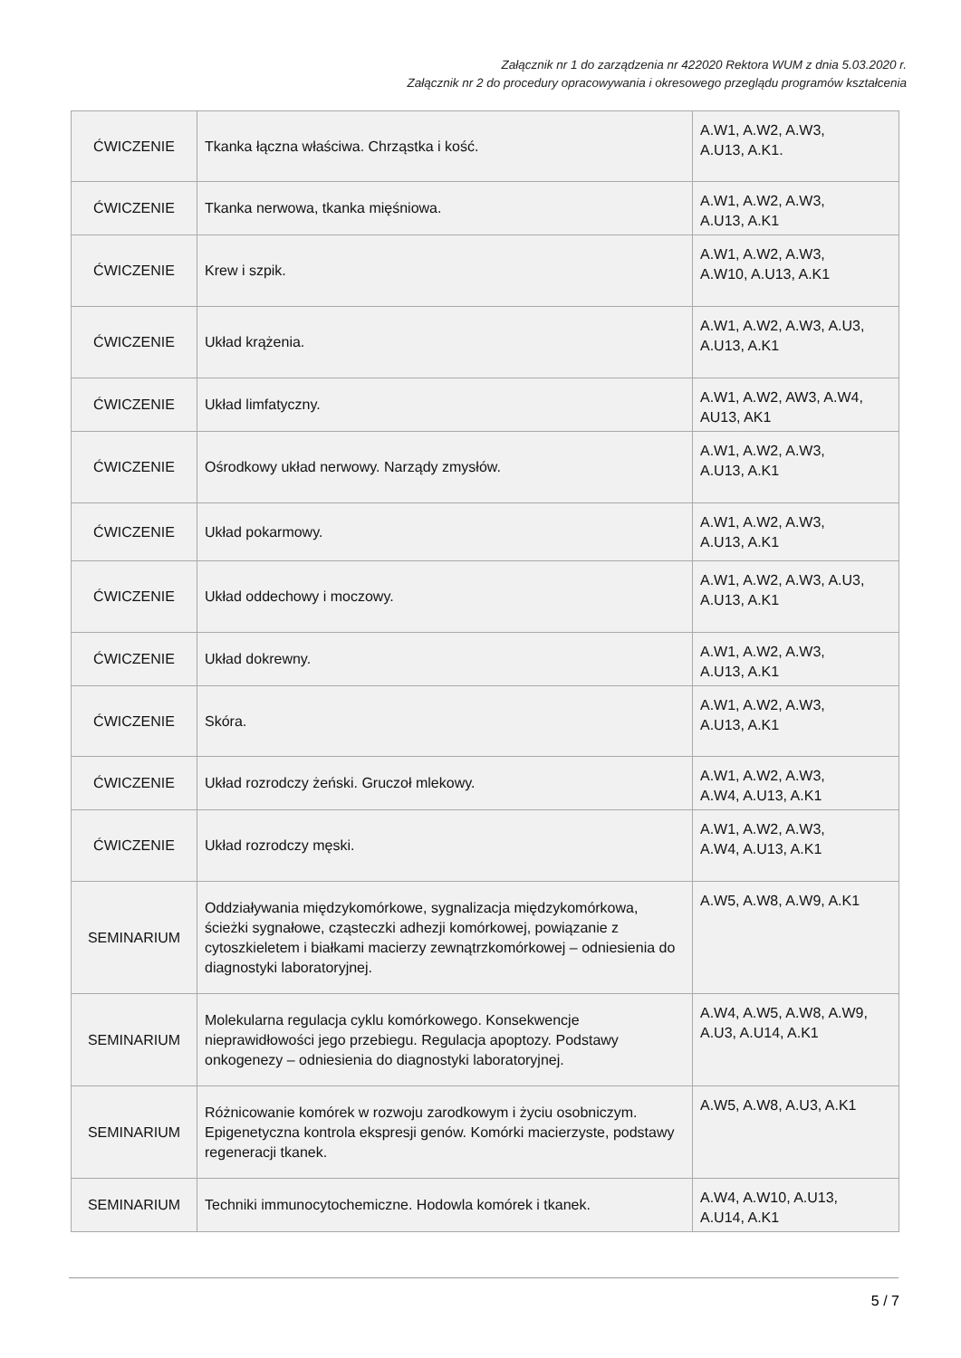Załącznik nr 1 do zarządzenia nr 422020 Rektora WUM z dnia 5.03.2020 r.
Załącznik nr 2 do procedury opracowywania i okresowego przeglądu programów kształcenia
| ĆWICZENIE | Tkanka łączna właściwa. Chrząstka i kość. | A.W1, A.W2, A.W3, A.U13, A.K1. |
| ĆWICZENIE | Tkanka nerwowa, tkanka mięśniowa. | A.W1, A.W2, A.W3, A.U13, A.K1 |
| ĆWICZENIE | Krew i szpik. | A.W1, A.W2, A.W3, A.W10, A.U13, A.K1 |
| ĆWICZENIE | Układ krążenia. | A.W1, A.W2, A.W3, A.U3, A.U13, A.K1 |
| ĆWICZENIE | Układ limfatyczny. | A.W1, A.W2, AW3, A.W4, AU13, AK1 |
| ĆWICZENIE | Ośrodkowy układ nerwowy. Narządy zmysłów. | A.W1, A.W2, A.W3, A.U13, A.K1 |
| ĆWICZENIE | Układ pokarmowy. | A.W1, A.W2, A.W3, A.U13, A.K1 |
| ĆWICZENIE | Układ oddechowy i moczowy. | A.W1, A.W2, A.W3, A.U3, A.U13, A.K1 |
| ĆWICZENIE | Układ dokrewny. | A.W1, A.W2, A.W3, A.U13, A.K1 |
| ĆWICZENIE | Skóra. | A.W1, A.W2, A.W3, A.U13, A.K1 |
| ĆWICZENIE | Układ rozrodczy żeński. Gruczoł mlekowy. | A.W1, A.W2, A.W3, A.W4, A.U13, A.K1 |
| ĆWICZENIE | Układ rozrodczy męski. | A.W1, A.W2, A.W3, A.W4, A.U13, A.K1 |
| SEMINARIUM | Oddziaływania międzykomórkowe, sygnalizacja międzykomórkowa, ścieżki sygnałowe, cząsteczki adhezji komórkowej, powiązanie z cytoszkieletem i białkami macierzy zewnątrzkomórkowej – odniesienia do diagnostyki laboratoryjnej. | A.W5, A.W8, A.W9, A.K1 |
| SEMINARIUM | Molekularna regulacja cyklu komórkowego. Konsekwencje nieprawidłowości jego przebiegu. Regulacja apoptozy. Podstawy onkogenezy – odniesienia do diagnostyki laboratoryjnej. | A.W4, A.W5, A.W8, A.W9, A.U3, A.U14, A.K1 |
| SEMINARIUM | Różnicowanie komórek w rozwoju zarodkowym i życiu osobniczym. Epigenetyczna kontrola ekspresji genów. Komórki macierzyste, podstawy regeneracji tkanek. | A.W5, A.W8, A.U3, A.K1 |
| SEMINARIUM | Techniki immunocytochemiczne. Hodowla komórek i tkanek. | A.W4, A.W10, A.U13, A.U14, A.K1 |
5 / 7